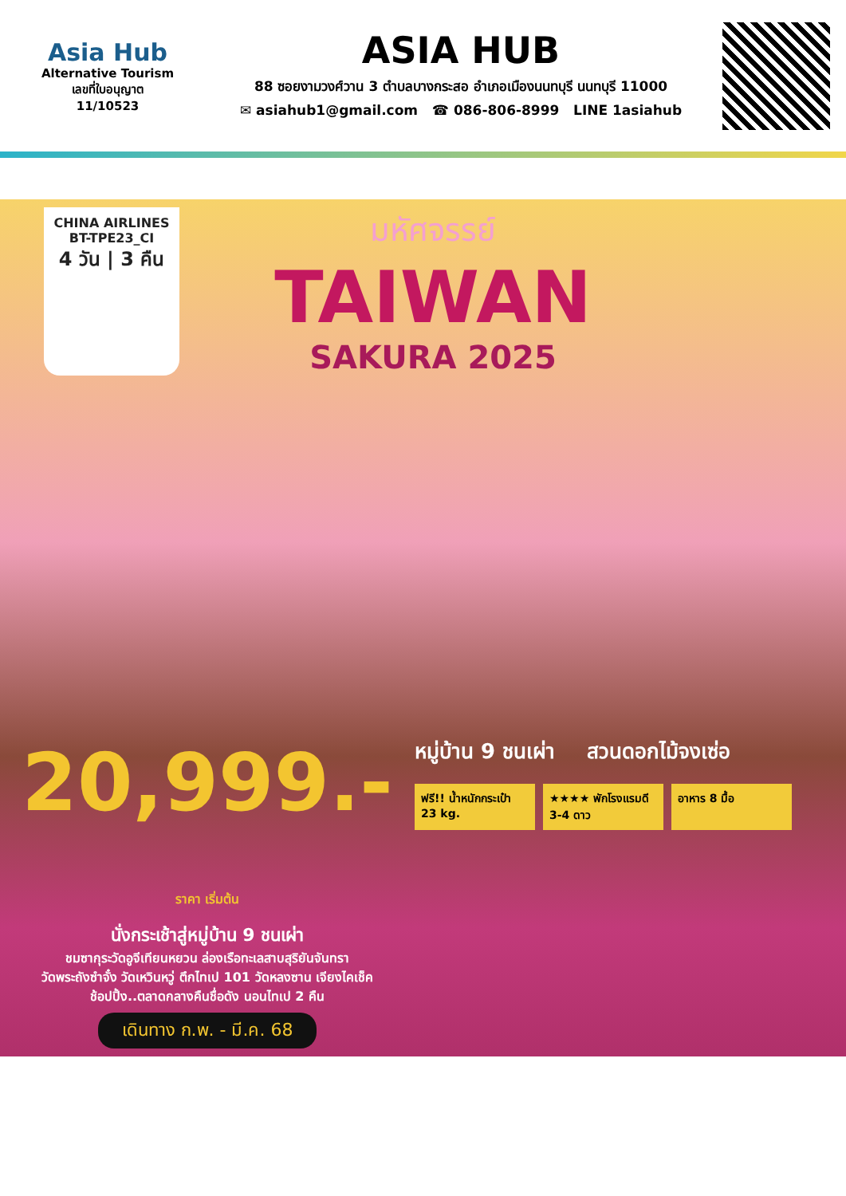Asia Hub
Alternative Tourism
เลขที่ใบอนุญาต
11/10523
ASIA HUB
88 ซอยงามวงศ์วาน 3 ตำบลบางกระสอ อำเภอเมืองนนทบุรี นนทบุรี 11000
✉ asiahub1@gmail.com ☎ 086-806-8999 LINE 1asiahub
CHINA AIRLINES
BT-TPE23_CI
4 วัน | 3 คืน
มหัศจรรย์
TAIWAN
SAKURA 2025
20,999.- ราคา เริ่มต้น
นั่งกระเช้าสู่หมู่บ้าน 9 ชนเผ่า
ชมซากุระวัดอูจีเทียนหยวน ล่องเรือทะเลสาบสุริยันจันทรา
วัดพระถังซำจั๋ง วัดเหวินหวู่ ตึกไทเป 101 วัดหลงซาน เจียงไคเช็ค
ช้อปปิ้ง..ตลาดกลางคืนชื่อดัง นอนไทเป 2 คืน
เดินทาง ก.พ. - มี.ค. 68
หมู่บ้าน 9 ชนเผ่า สวนดอกไม้จงเซ่อ
ฟรี!! น้ำหนักกระเป๋า 23 kg.
★★★★ พักโรงแรมดี 3-4 ดาว
อาหาร 8 มื้อ